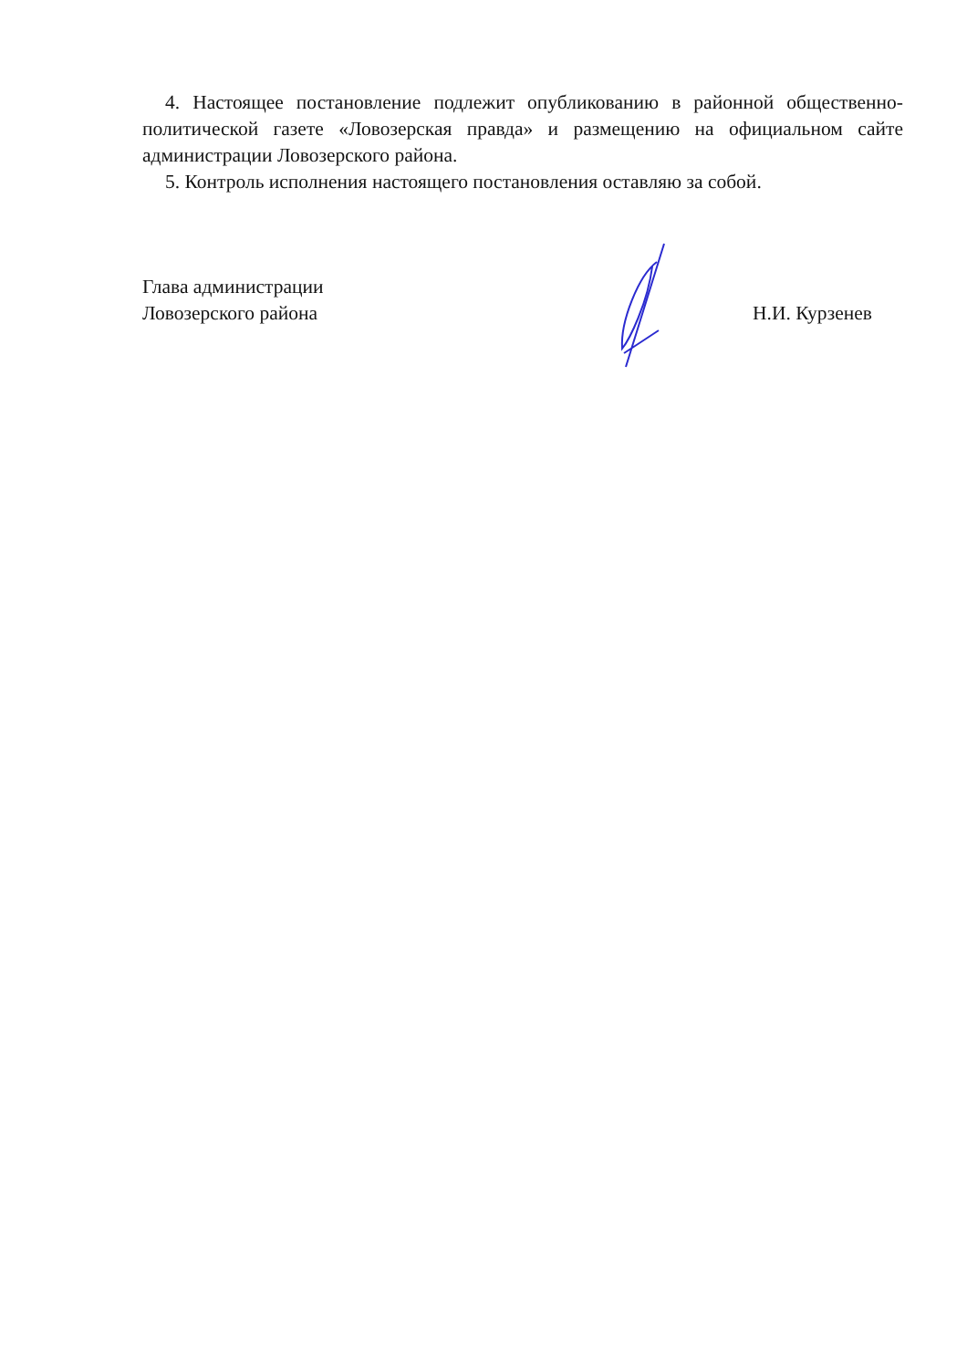4. Настоящее постановление подлежит опубликованию в районной общественно-политической газете «Ловозерская правда» и размещению на официальном сайте администрации Ловозерского района.
5. Контроль исполнения настоящего постановления оставляю за собой.
Глава администрации
Ловозерского района
Н.И. Курзенев